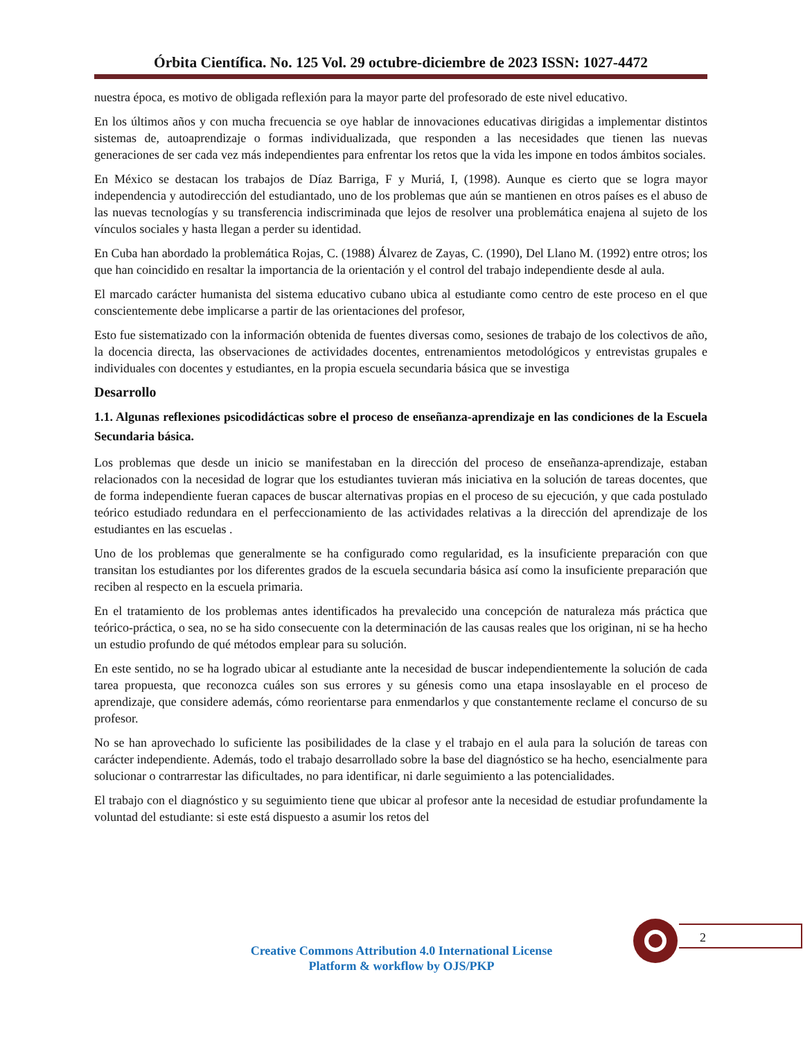Órbita Científica. No. 125 Vol. 29 octubre-diciembre de 2023 ISSN: 1027-4472
nuestra época, es motivo de obligada reflexión para la mayor parte del profesorado de este nivel educativo.
En los últimos años y con mucha frecuencia se oye hablar de innovaciones educativas dirigidas a implementar distintos sistemas de, autoaprendizaje o formas individualizada, que responden a las necesidades que tienen las nuevas generaciones de ser cada vez más independientes para enfrentar los retos que la vida les impone en todos ámbitos sociales.
En México se destacan los trabajos de Díaz Barriga, F y Muriá, I, (1998). Aunque es cierto que se logra mayor independencia y autodirección del estudiantado, uno de los problemas que aún se mantienen en otros países es el abuso de las nuevas tecnologías y su transferencia indiscriminada que lejos de resolver una problemática enajena al sujeto de los vínculos sociales y hasta llegan a perder su identidad.
En Cuba han abordado la problemática Rojas, C. (1988) Álvarez de Zayas, C. (1990), Del Llano M. (1992) entre otros; los que han coincidido en resaltar la importancia de la orientación y el control del trabajo independiente desde al aula.
El marcado carácter humanista del sistema educativo cubano ubica al estudiante como centro de este proceso en el que conscientemente debe implicarse a partir de las orientaciones del profesor,
Esto fue sistematizado con la información obtenida de fuentes diversas como, sesiones de trabajo de los colectivos de año, la docencia directa, las observaciones de actividades docentes, entrenamientos metodológicos y entrevistas grupales e individuales con docentes y estudiantes, en la propia escuela secundaria básica que se investiga
Desarrollo
1.1. Algunas reflexiones psicodidácticas sobre el proceso de enseñanza-aprendizaje en las condiciones de la Escuela Secundaria básica.
Los problemas que desde un inicio se manifestaban en la dirección del proceso de enseñanza-aprendizaje, estaban relacionados con la necesidad de lograr que los estudiantes tuvieran más iniciativa en la solución de tareas docentes, que de forma independiente fueran capaces de buscar alternativas propias en el proceso de su ejecución, y que cada postulado teórico estudiado redundara en el perfeccionamiento de las actividades relativas a la dirección del aprendizaje de los estudiantes en las escuelas .
Uno de los problemas que generalmente se ha configurado como regularidad, es la insuficiente preparación con que transitan los estudiantes por los diferentes grados de la escuela secundaria básica así como la insuficiente preparación que reciben al respecto en la escuela primaria.
En el tratamiento de los problemas antes identificados ha prevalecido una concepción de naturaleza más práctica que teórico-práctica, o sea, no se ha sido consecuente con la determinación de las causas reales que los originan, ni se ha hecho un estudio profundo de qué métodos emplear para su solución.
En este sentido, no se ha logrado ubicar al estudiante ante la necesidad de buscar independientemente la solución de cada tarea propuesta, que reconozca cuáles son sus errores y su génesis como una etapa insoslayable en el proceso de aprendizaje, que considere además, cómo reorientarse para enmendarlos y que constantemente reclame el concurso de su profesor.
No se han aprovechado lo suficiente las posibilidades de la clase y el trabajo en el aula para la solución de tareas con carácter independiente. Además, todo el trabajo desarrollado sobre la base del diagnóstico se ha hecho, esencialmente para solucionar o contrarrestar las dificultades, no para identificar, ni darle seguimiento a las potencialidades.
El trabajo con el diagnóstico y su seguimiento tiene que ubicar al profesor ante la necesidad de estudiar profundamente la voluntad del estudiante: si este está dispuesto a asumir los retos del
2
Creative Commons Attribution 4.0 International License
Platform & workflow by OJS/PKP